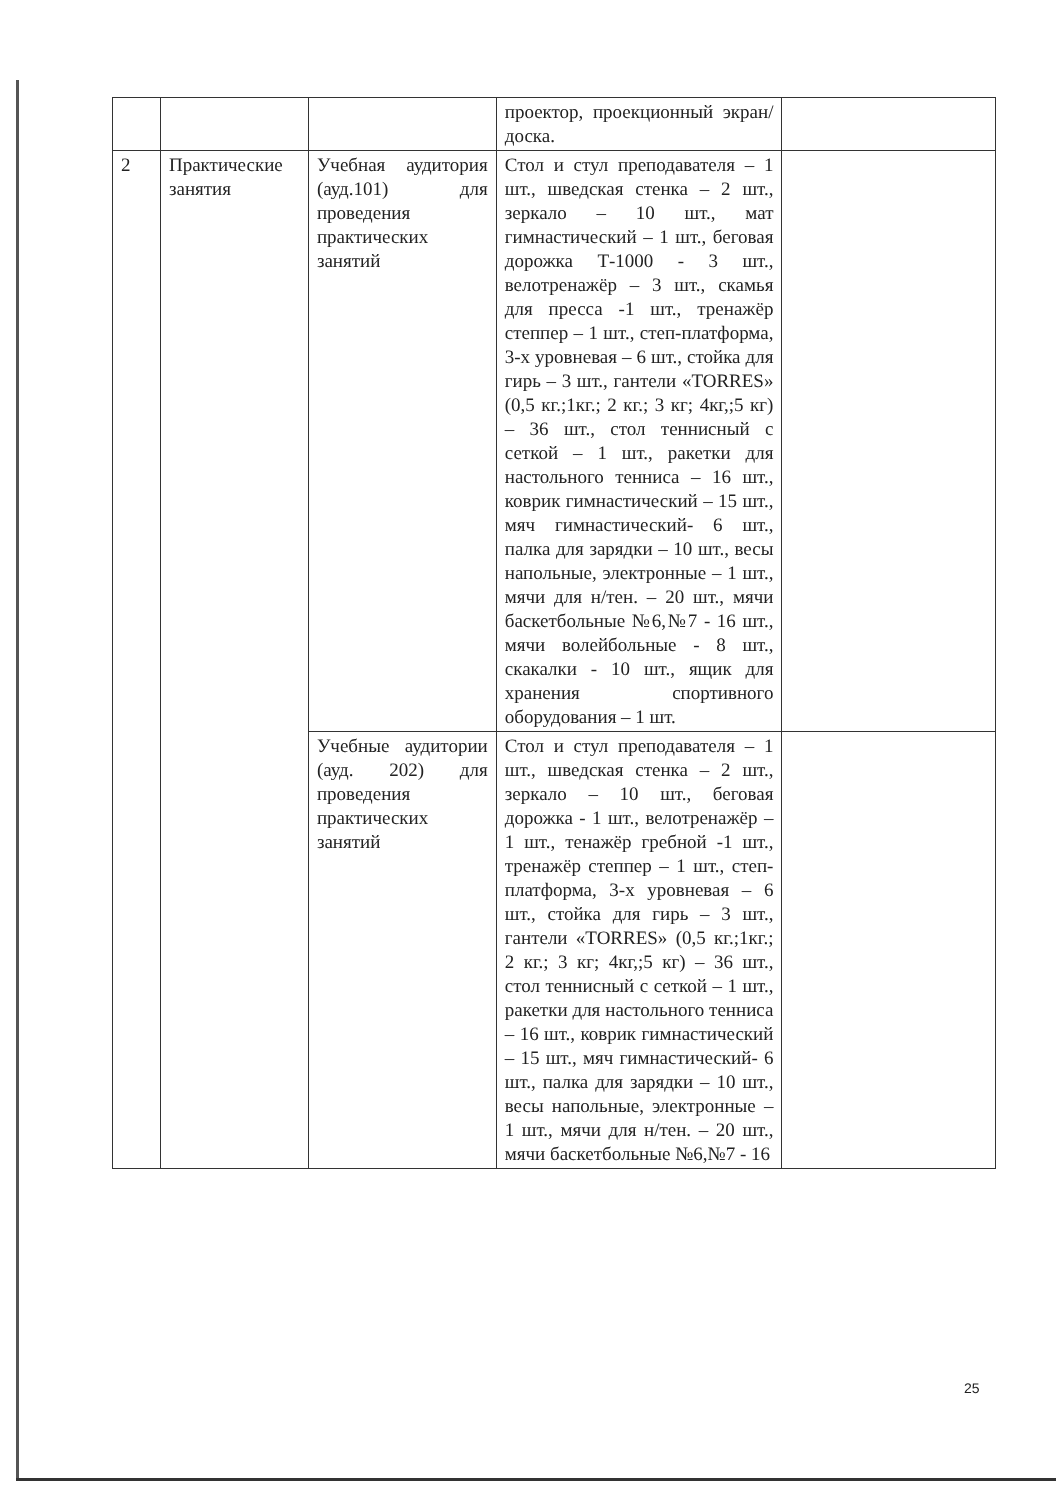| | | | проектор, проекционный экран/доска. | |
| 2 | Практические занятия | Учебная аудитория (ауд.101) для проведения практических занятий | Стол и стул преподавателя – 1 шт., шведская стенка – 2 шт., зеркало – 10 шт., мат гимнастический – 1 шт., беговая дорожка Т-1000 - 3 шт., велотренажёр – 3 шт., скамья для пресса -1 шт., тренажёр степпер – 1 шт., степ-платформа, 3-х уровневая – 6 шт., стойка для гирь – 3 шт., гантели «TORRES» (0,5 кг.;1кг.; 2 кг.; 3 кг; 4кг,;5 кг) – 36 шт., стол теннисный с сеткой – 1 шт., ракетки для настольного тенниса – 16 шт., коврик гимнастический – 15 шт., мяч гимнастический- 6 шт., палка для зарядки – 10 шт., весы напольные, электронные – 1 шт., мячи для н/тен. – 20 шт., мячи баскетбольные №6,№7 - 16 шт., мячи волейбольные - 8 шт., скакалки - 10 шт., ящик для хранения спортивного оборудования – 1 шт. | |
| | | Учебные аудитории (ауд. 202) для проведения практических занятий | Стол и стул преподавателя – 1 шт., шведская стенка – 2 шт., зеркало – 10 шт., беговая дорожка - 1 шт., велотренажёр – 1 шт., тенажёр гребной -1 шт., тренажёр степпер – 1 шт., степ-платформа, 3-х уровневая – 6 шт., стойка для гирь – 3 шт., гантели «TORRES» (0,5 кг.;1кг.; 2 кг.; 3 кг; 4кг,;5 кг) – 36 шт., стол теннисный с сеткой – 1 шт., ракетки для настольного тенниса – 16 шт., коврик гимнастический – 15 шт., мяч гимнастический- 6 шт., палка для зарядки – 10 шт., весы напольные, электронные – 1 шт., мячи для н/тен. – 20 шт., мячи баскетбольные №6,№7 - 16 | |
25